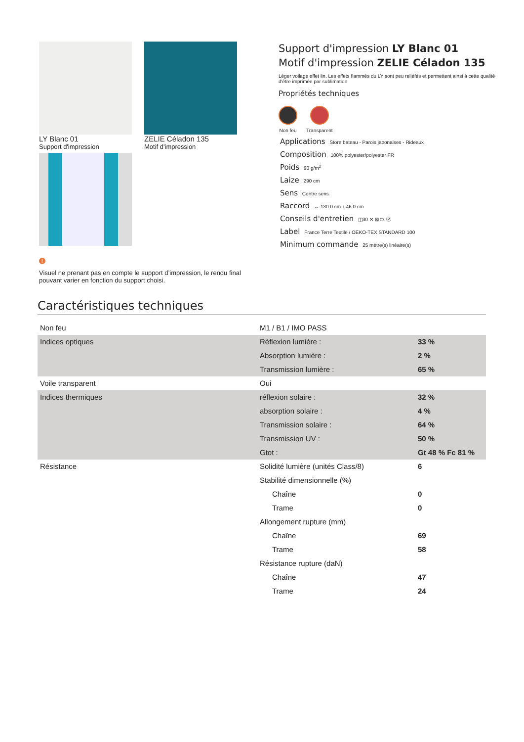LY Blanc 01
Support d'impression
ZELIE Céladon 135
Motif d'impression
!
Visuel ne prenant pas en compte le support d’impression, le rendu final pouvant varier en fonction du support choisi.
Support d'impression LY Blanc 01
Motif d'impression ZELIE Céladon 135
Léger voilage effet lin. Les effets flammés du LY sont peu reliéfés et permettent ainsi à cette qualité d'être imprimée par sublimation
Propriétés techniques
Non feu Transparent
Applications Store bateau - Parois japonaises - Rideaux
Composition 100% polyester/polyester FR
Poids 90 g/m<sup>2</sup>
Laize 290 cm
Sens Contre sens
Raccord ↔ 130.0 cm ↕ 46.0 cm
Conseils d'entretien ◫30 ✕ ⊠ ⏢ Ⓟ
Label France Terre Textile / OEKO-TEX STANDARD 100
Minimum commande 25 mètre(s) linéaire(s)
Caractéristiques techniques
| Non feu | M1 / B1 / IMO PASS | |
| Indices optiques | Réflexion lumière : | 33 % |
| | Absorption lumière : | 2 % |
| | Transmission lumière : | 65 % |
| Voile transparent | Oui | |
| Indices thermiques | réflexion solaire : | 32 % |
| | absorption solaire : | 4 % |
| | Transmission solaire : | 64 % |
| | Transmission UV : | 50 % |
| | Gtot : | Gt 48 % Fc 81 % |
| Résistance | Solidité lumière (unités Class/8) | 6 |
| | Stabilité dimensionnelle (%) | |
| | Chaîne | 0 |
| | Trame | 0 |
| | Allongement rupture (mm) | |
| | Chaîne | 69 |
| | Trame | 58 |
| | Résistance rupture (daN) | |
| | Chaîne | 47 |
| | Trame | 24 |